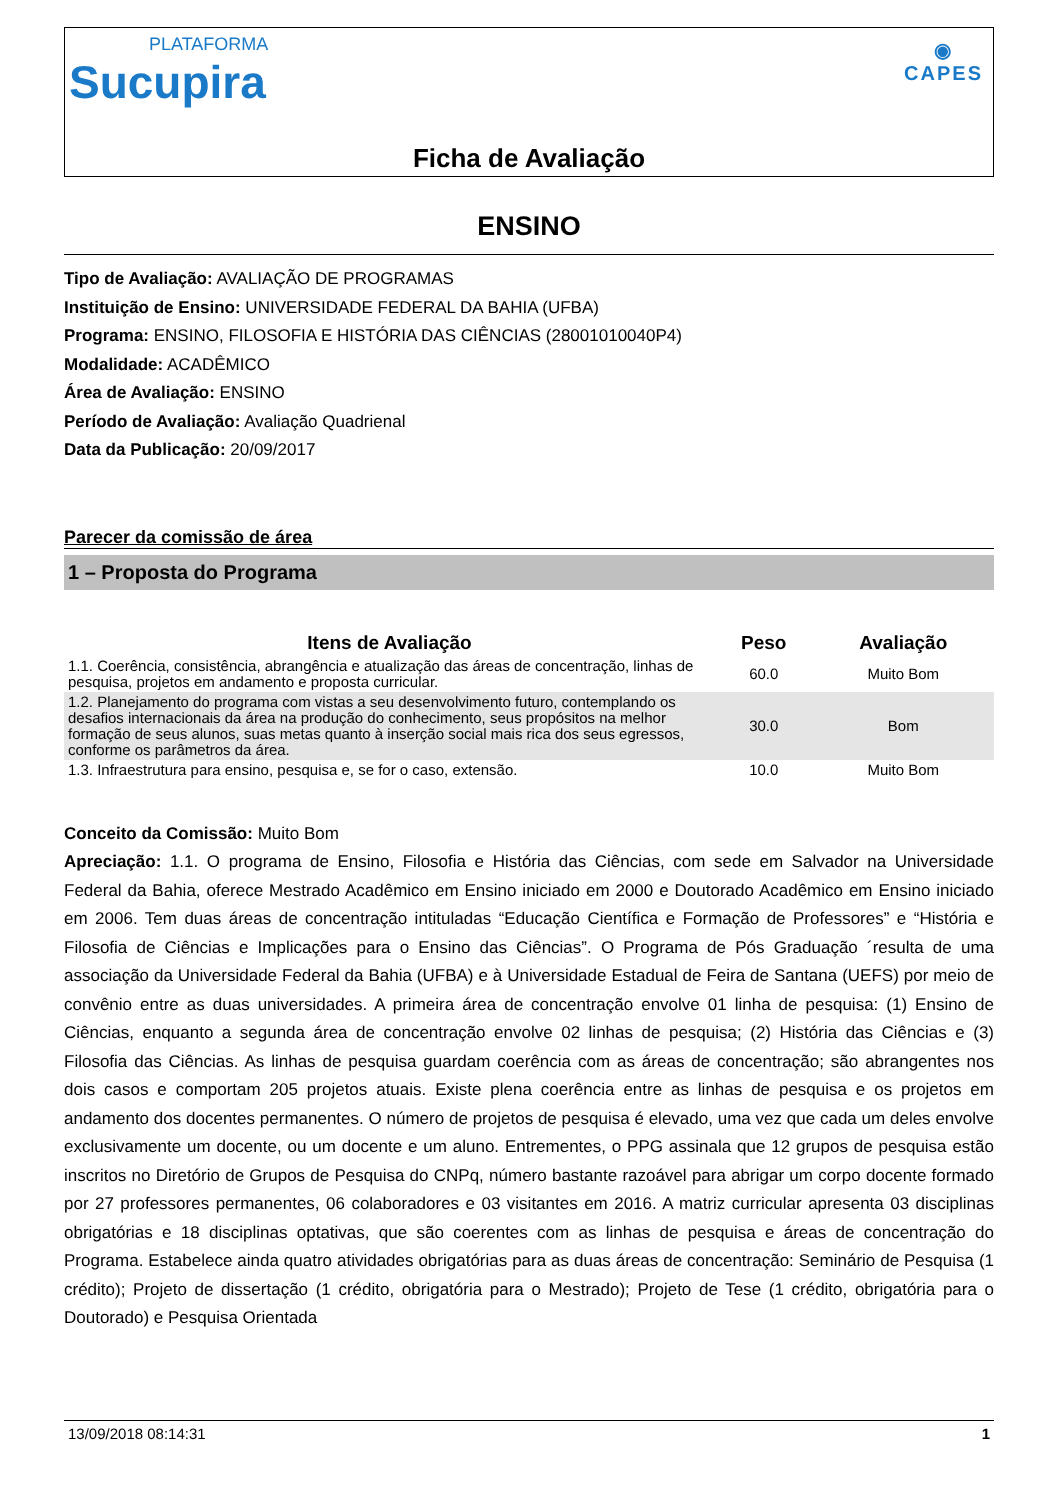PLATAFORMA
Sucupira
◉
CAPES
Ficha de Avaliação
ENSINO
Tipo de Avaliação: AVALIAÇÃO DE PROGRAMAS
Instituição de Ensino: UNIVERSIDADE FEDERAL DA BAHIA (UFBA)
Programa: ENSINO, FILOSOFIA E HISTÓRIA DAS CIÊNCIAS (28001010040P4)
Modalidade: ACADÊMICO
Área de Avaliação: ENSINO
Período de Avaliação: Avaliação Quadrienal
Data da Publicação: 20/09/2017
Parecer da comissão de área
1 – Proposta do Programa
| Itens de Avaliação | Peso | Avaliação |
| --- | --- | --- |
| 1.1. Coerência, consistência, abrangência e atualização das áreas de concentração, linhas de pesquisa, projetos em andamento e proposta curricular. | 60.0 | Muito Bom |
| 1.2. Planejamento do programa com vistas a seu desenvolvimento futuro, contemplando os desafios internacionais da área na produção do conhecimento, seus propósitos na melhor formação de seus alunos, suas metas quanto à inserção social mais rica dos seus egressos, conforme os parâmetros da área. | 30.0 | Bom |
| 1.3. Infraestrutura para ensino, pesquisa e, se for o caso, extensão. | 10.0 | Muito Bom |
Conceito da Comissão: Muito Bom
Apreciação: 1.1. O programa de Ensino, Filosofia e História das Ciências, com sede em Salvador na Universidade Federal da Bahia, oferece Mestrado Acadêmico em Ensino iniciado em 2000 e Doutorado Acadêmico em Ensino iniciado em 2006. Tem duas áreas de concentração intituladas “Educação Científica e Formação de Professores” e “História e Filosofia de Ciências e Implicações para o Ensino das Ciências”. O Programa de Pós Graduação ´resulta de uma associação da Universidade Federal da Bahia (UFBA) e à Universidade Estadual de Feira de Santana (UEFS) por meio de convênio entre as duas universidades. A primeira área de concentração envolve 01 linha de pesquisa: (1) Ensino de Ciências, enquanto a segunda área de concentração envolve 02 linhas de pesquisa; (2) História das Ciências e (3) Filosofia das Ciências. As linhas de pesquisa guardam coerência com as áreas de concentração; são abrangentes nos dois casos e comportam 205 projetos atuais. Existe plena coerência entre as linhas de pesquisa e os projetos em andamento dos docentes permanentes. O número de projetos de pesquisa é elevado, uma vez que cada um deles envolve exclusivamente um docente, ou um docente e um aluno. Entrementes, o PPG assinala que 12 grupos de pesquisa estão inscritos no Diretório de Grupos de Pesquisa do CNPq, número bastante razoável para abrigar um corpo docente formado por 27 professores permanentes, 06 colaboradores e 03 visitantes em 2016. A matriz curricular apresenta 03 disciplinas obrigatórias e 18 disciplinas optativas, que são coerentes com as linhas de pesquisa e áreas de concentração do Programa. Estabelece ainda quatro atividades obrigatórias para as duas áreas de concentração: Seminário de Pesquisa (1 crédito); Projeto de dissertação (1 crédito, obrigatória para o Mestrado); Projeto de Tese (1 crédito, obrigatória para o Doutorado) e Pesquisa Orientada
13/09/2018 08:14:31 1